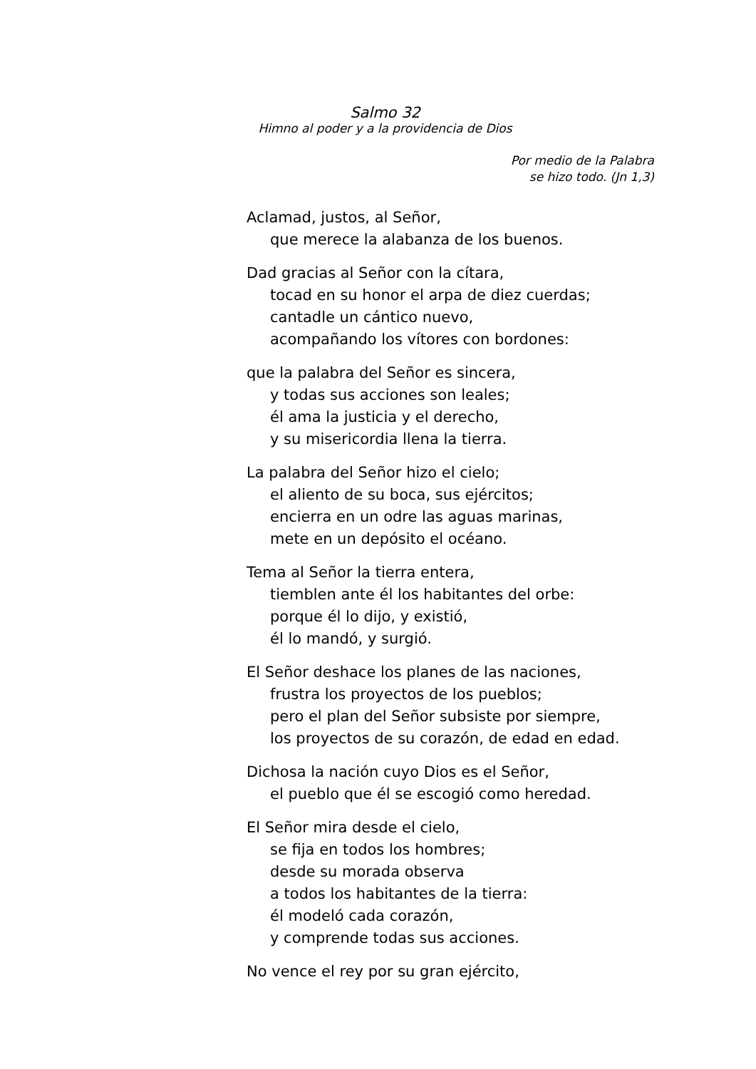Salmo 32
Himno al poder y a la providencia de Dios
Por medio de la Palabra
se hizo todo. (Jn 1,3)
Aclamad, justos, al Señor,
que merece la alabanza de los buenos.
Dad gracias al Señor con la cítara,
tocad en su honor el arpa de diez cuerdas;
cantadle un cántico nuevo,
acompañando los vítores con bordones:
que la palabra del Señor es sincera,
y todas sus acciones son leales;
él ama la justicia y el derecho,
y su misericordia llena la tierra.
La palabra del Señor hizo el cielo;
el aliento de su boca, sus ejércitos;
encierra en un odre las aguas marinas,
mete en un depósito el océano.
Tema al Señor la tierra entera,
tiemblen ante él los habitantes del orbe:
porque él lo dijo, y existió,
él lo mandó, y surgió.
El Señor deshace los planes de las naciones,
frustra los proyectos de los pueblos;
pero el plan del Señor subsiste por siempre,
los proyectos de su corazón, de edad en edad.
Dichosa la nación cuyo Dios es el Señor,
el pueblo que él se escogió como heredad.
El Señor mira desde el cielo,
se fija en todos los hombres;
desde su morada observa
a todos los habitantes de la tierra:
él modeló cada corazón,
y comprende todas sus acciones.
No vence el rey por su gran ejército,